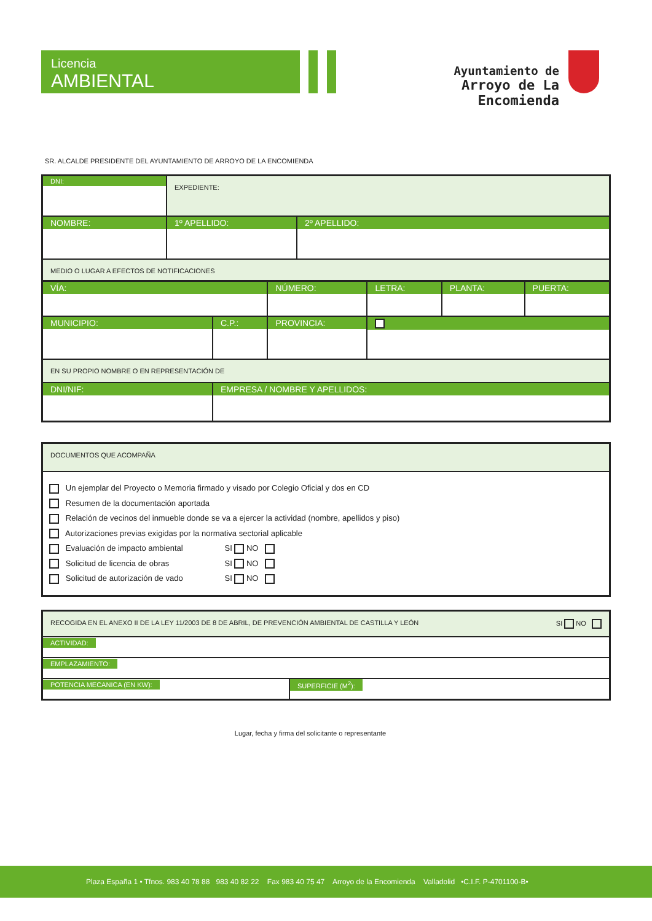Licencia
AMBIENTAL
Ayuntamiento de
Arroyo de La Encomienda
SR. ALCALDE PRESIDENTE DEL AYUNTAMIENTO DE ARROYO DE LA ENCOMIENDA
| DNI: | EXPEDIENTE: | |
| NOMBRE: | 1º APELLIDO: | 2º APELLIDO: |
| MEDIO O LUGAR A EFECTOS DE NOTIFICACIONES | | |
| VÍA: | | NÚMERO: | LETRA: | PLANTA: | PUERTA: |
| MUNICIPIO: | C.P.: | PROVINCIA: | | | |
| EN SU PROPIO NOMBRE O EN REPRESENTACIÓN DE | | | | | |
| DNI/NIF: | EMPRESA / NOMBRE Y APELLIDOS: | | | | |
| DOCUMENTOS QUE ACOMPAÑA |
| Un ejemplar del Proyecto o Memoria firmado y visado por Colegio Oficial y dos en CD Resumen de la documentación aportada Relación de vecinos del inmueble donde se va a ejercer la actividad (nombre, apellidos y piso) Autorizaciones previas exigidas por la normativa sectorial aplicable Evaluación de impacto ambiental SI NO Solicitud de licencia de obras SI NO Solicitud de autorización de vado SI NO |
| RECOGIDA EN EL ANEXO II DE LA LEY 11/2003 DE 8 DE ABRIL, DE PREVENCIÓN AMBIENTAL DE CASTILLA Y LEÓN SI NO | |
| ACTIVIDAD: | |
| EMPLAZAMIENTO: | |
| POTENCIA MECANICA (EN KW): | SUPERFICIE (M<sup>2</sup>): |
Lugar, fecha y firma del solicitante o representante
Plaza España 1 • Tfnos. 983 40 78 88 983 40 82 22 Fax 983 40 75 47 Arroyo de la Encomienda Valladolid •C.I.F. P-4701100-B•